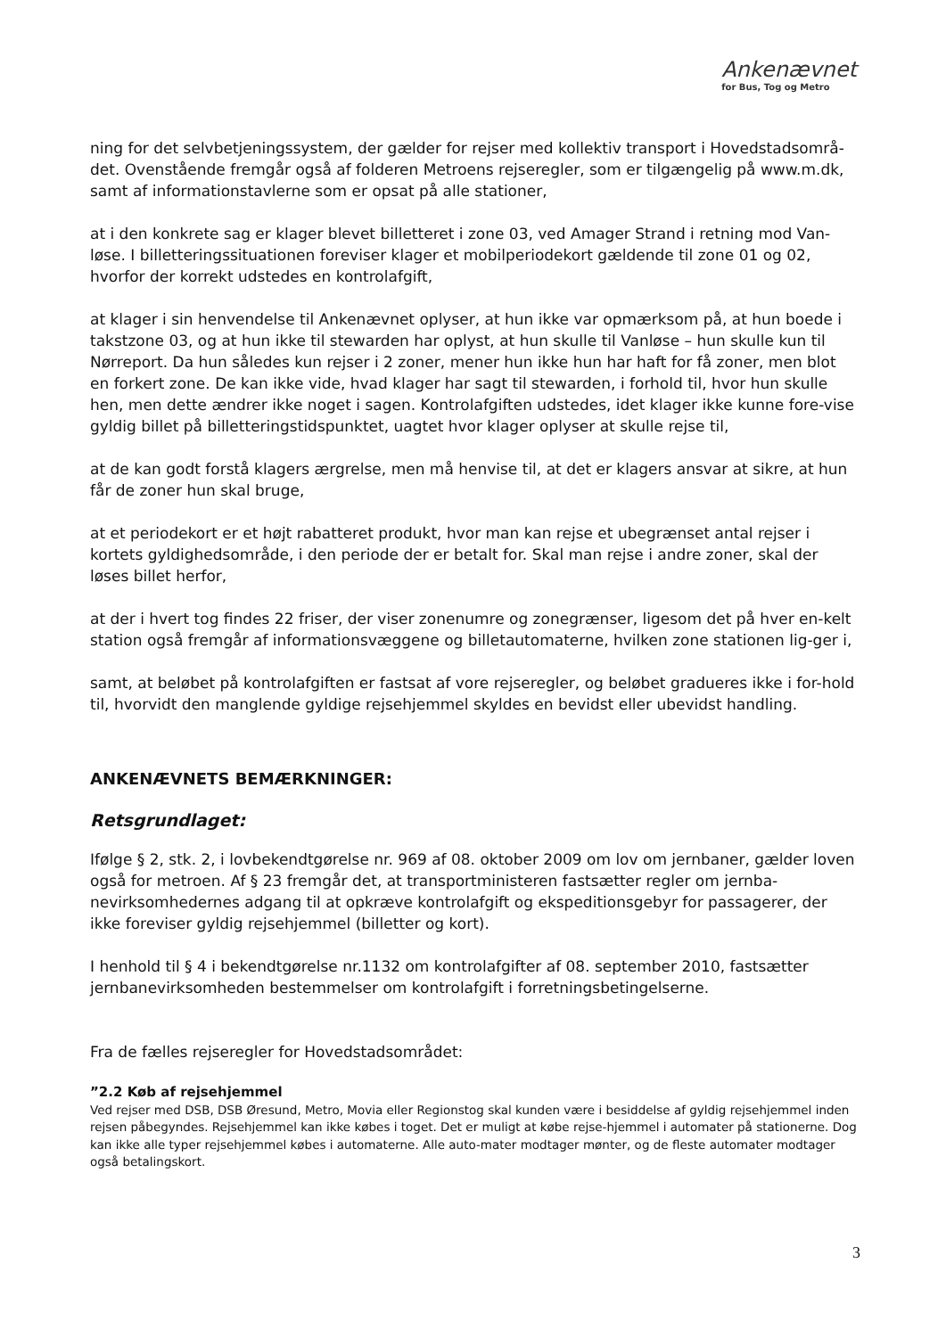Ankenævnet
for Bus, Tog og Metro
ning for det selvbetjeningssystem, der gælder for rejser med kollektiv transport i Hovedstadsområ-det. Ovenstående fremgår også af folderen Metroens rejseregler, som er tilgængelig på www.m.dk, samt af informationstavlerne som er opsat på alle stationer,
at i den konkrete sag er klager blevet billetteret i zone 03, ved Amager Strand i retning mod Van-løse. I billetteringssituationen foreviser klager et mobilperiodekort gældende til zone 01 og 02, hvorfor der korrekt udstedes en kontrolafgift,
at klager i sin henvendelse til Ankenævnet oplyser, at hun ikke var opmærksom på, at hun boede i takstzone 03, og at hun ikke til stewarden har oplyst, at hun skulle til Vanløse – hun skulle kun til Nørreport. Da hun således kun rejser i 2 zoner, mener hun ikke hun har haft for få zoner, men blot en forkert zone. De kan ikke vide, hvad klager har sagt til stewarden, i forhold til, hvor hun skulle hen, men dette ændrer ikke noget i sagen. Kontrolafgiften udstedes, idet klager ikke kunne fore-vise gyldig billet på billetteringstidspunktet, uagtet hvor klager oplyser at skulle rejse til,
at de kan godt forstå klagers ærgrelse, men må henvise til, at det er klagers ansvar at sikre, at hun får de zoner hun skal bruge,
at et periodekort er et højt rabatteret produkt, hvor man kan rejse et ubegrænset antal rejser i kortets gyldighedsområde, i den periode der er betalt for. Skal man rejse i andre zoner, skal der løses billet herfor,
at der i hvert tog findes 22 friser, der viser zonenumre og zonegrænser, ligesom det på hver en-kelt station også fremgår af informationsvæggene og billetautomaterne, hvilken zone stationen lig-ger i,
samt, at beløbet på kontrolafgiften er fastsat af vore rejseregler, og beløbet gradueres ikke i for-hold til, hvorvidt den manglende gyldige rejsehjemmel skyldes en bevidst eller ubevidst handling.
ANKENÆVNETS BEMÆRKNINGER:
Retsgrundlaget:
Ifølge § 2, stk. 2, i lovbekendtgørelse nr. 969 af 08. oktober 2009 om lov om jernbaner, gælder loven også for metroen. Af § 23 fremgår det, at transportministeren fastsætter regler om jernba-nevirksomhedernes adgang til at opkræve kontrolafgift og ekspeditionsgebyr for passagerer, der ikke foreviser gyldig rejsehjemmel (billetter og kort).
I henhold til § 4 i bekendtgørelse nr.1132 om kontrolafgifter af 08. september 2010, fastsætter jernbanevirksomheden bestemmelser om kontrolafgift i forretningsbetingelserne.
Fra de fælles rejseregler for Hovedstadsområdet:
”2.2 Køb af rejsehjemmel
Ved rejser med DSB, DSB Øresund, Metro, Movia eller Regionstog skal kunden være i besiddelse af gyldig rejsehjemmel inden rejsen påbegyndes. Rejsehjemmel kan ikke købes i toget. Det er muligt at købe rejse-hjemmel i automater på stationerne. Dog kan ikke alle typer rejsehjemmel købes i automaterne. Alle auto-mater modtager mønter, og de fleste automater modtager også betalingskort.
3